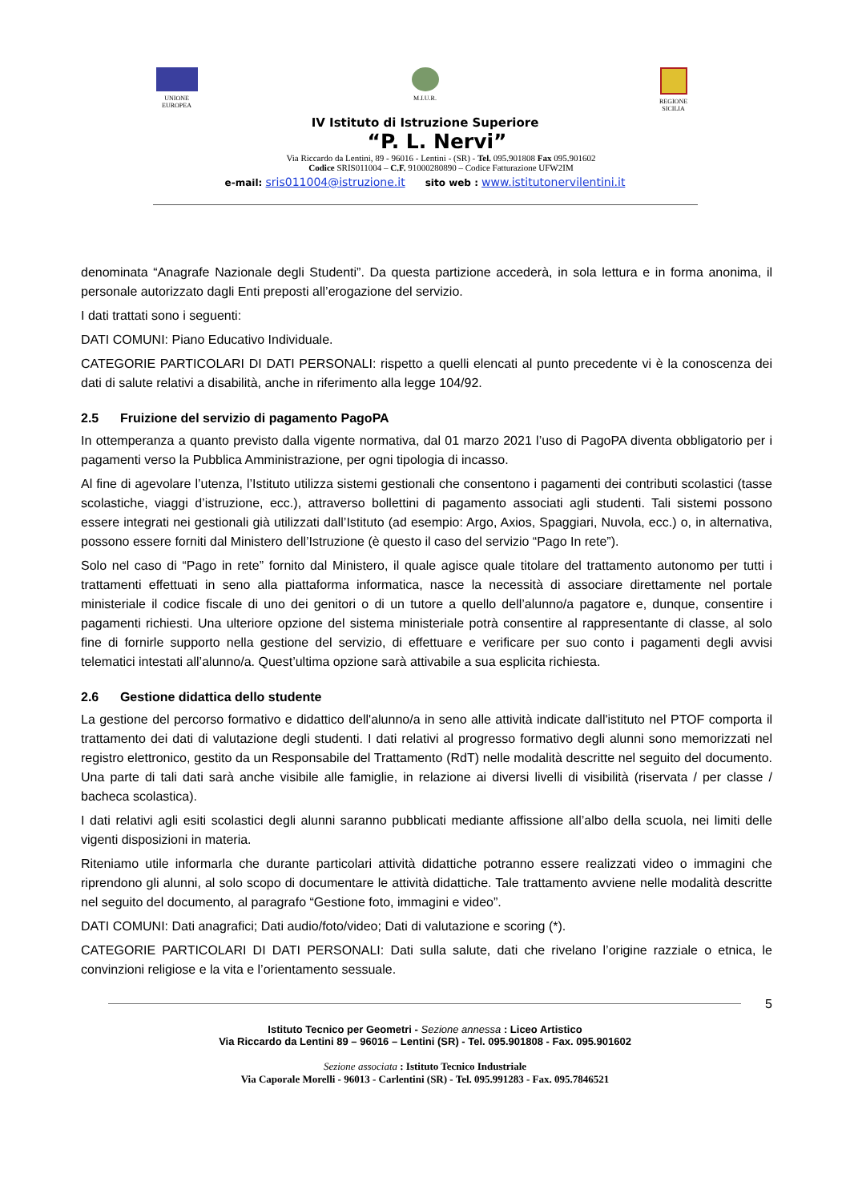UNIONE
EUROPEA
M.I.U.R. REGIONE
SICILIA
IV Istituto di Istruzione Superiore
“P. L. Nervi”
Via Riccardo da Lentini, 89 - 96016 - Lentini - (SR) - Tel. 095.901808 Fax 095.901602
Codice SRIS011004 – C.F. 91000280890 – Codice Fatturazione UFW2IM
e-mail: sris011004@istruzione.it sito web : www.istitutonervilentini.it
denominata “Anagrafe Nazionale degli Studenti”. Da questa partizione accederà, in sola lettura e in forma anonima, il personale autorizzato dagli Enti preposti all’erogazione del servizio.
I dati trattati sono i seguenti:
DATI COMUNI: Piano Educativo Individuale.
CATEGORIE PARTICOLARI DI DATI PERSONALI: rispetto a quelli elencati al punto precedente vi è la conoscenza dei dati di salute relativi a disabilità, anche in riferimento alla legge 104/92.
2.5 Fruizione del servizio di pagamento PagoPA
In ottemperanza a quanto previsto dalla vigente normativa, dal 01 marzo 2021 l’uso di PagoPA diventa obbligatorio per i pagamenti verso la Pubblica Amministrazione, per ogni tipologia di incasso.
Al fine di agevolare l’utenza, l’Istituto utilizza sistemi gestionali che consentono i pagamenti dei contributi scolastici (tasse scolastiche, viaggi d’istruzione, ecc.), attraverso bollettini di pagamento associati agli studenti. Tali sistemi possono essere integrati nei gestionali già utilizzati dall’Istituto (ad esempio: Argo, Axios, Spaggiari, Nuvola, ecc.) o, in alternativa, possono essere forniti dal Ministero dell’Istruzione (è questo il caso del servizio “Pago In rete”).
Solo nel caso di “Pago in rete” fornito dal Ministero, il quale agisce quale titolare del trattamento autonomo per tutti i trattamenti effettuati in seno alla piattaforma informatica, nasce la necessità di associare direttamente nel portale ministeriale il codice fiscale di uno dei genitori o di un tutore a quello dell’alunno/a pagatore e, dunque, consentire i pagamenti richiesti. Una ulteriore opzione del sistema ministeriale potrà consentire al rappresentante di classe, al solo fine di fornirle supporto nella gestione del servizio, di effettuare e verificare per suo conto i pagamenti degli avvisi telematici intestati all’alunno/a. Quest’ultima opzione sarà attivabile a sua esplicita richiesta.
2.6 Gestione didattica dello studente
La gestione del percorso formativo e didattico dell'alunno/a in seno alle attività indicate dall'istituto nel PTOF comporta il trattamento dei dati di valutazione degli studenti. I dati relativi al progresso formativo degli alunni sono memorizzati nel registro elettronico, gestito da un Responsabile del Trattamento (RdT) nelle modalità descritte nel seguito del documento. Una parte di tali dati sarà anche visibile alle famiglie, in relazione ai diversi livelli di visibilità (riservata / per classe / bacheca scolastica).
I dati relativi agli esiti scolastici degli alunni saranno pubblicati mediante affissione all’albo della scuola, nei limiti delle vigenti disposizioni in materia.
Riteniamo utile informarla che durante particolari attività didattiche potranno essere realizzati video o immagini che riprendono gli alunni, al solo scopo di documentare le attività didattiche. Tale trattamento avviene nelle modalità descritte nel seguito del documento, al paragrafo “Gestione foto, immagini e video”.
DATI COMUNI: Dati anagrafici; Dati audio/foto/video; Dati di valutazione e scoring (*).
CATEGORIE PARTICOLARI DI DATI PERSONALI: Dati sulla salute, dati che rivelano l’origine razziale o etnica, le convinzioni religiose e la vita e l’orientamento sessuale.
5
Istituto Tecnico per Geometri - Sezione annessa : Liceo Artistico
Via Riccardo da Lentini 89 – 96016 – Lentini (SR) - Tel. 095.901808 - Fax. 095.901602
Sezione associata : Istituto Tecnico Industriale
Via Caporale Morelli - 96013 - Carlentini (SR) - Tel. 095.991283 - Fax. 095.7846521